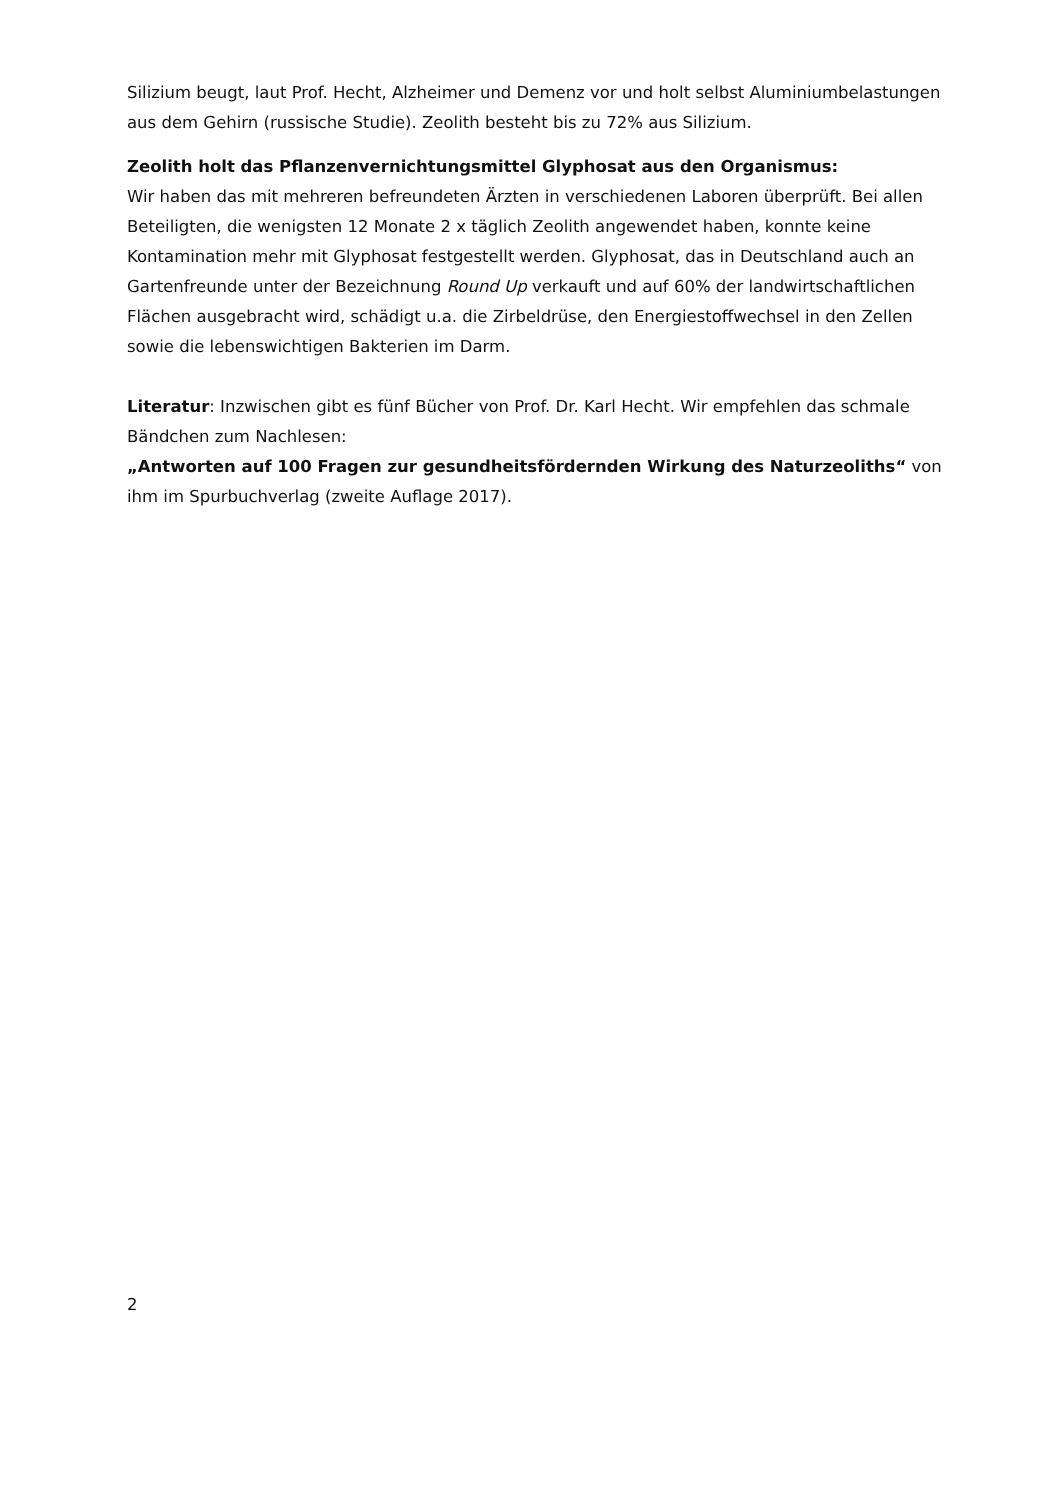Silizium beugt, laut Prof. Hecht, Alzheimer und Demenz vor und holt selbst Aluminiumbelastungen aus dem Gehirn (russische Studie). Zeolith besteht bis zu 72% aus Silizium.
Zeolith holt das Pflanzenvernichtungsmittel Glyphosat aus den Organismus:
Wir haben das mit mehreren befreundeten Ärzten in verschiedenen Laboren überprüft. Bei allen Beteiligten, die wenigsten 12 Monate 2 x täglich Zeolith angewendet haben, konnte keine Kontamination mehr mit Glyphosat festgestellt werden. Glyphosat, das in Deutschland auch an Gartenfreunde unter der Bezeichnung Round Up verkauft und auf 60% der landwirtschaftlichen Flächen ausgebracht wird, schädigt u.a. die Zirbeldrüse, den Energiestoffwechsel in den Zellen sowie die lebenswichtigen Bakterien im Darm.
Literatur: Inzwischen gibt es fünf Bücher von Prof. Dr. Karl Hecht. Wir empfehlen das schmale Bändchen zum Nachlesen:
„Antworten auf 100 Fragen zur gesundheitsfördernden Wirkung des Naturzeoliths“ von ihm im Spurbuchverlag (zweite Auflage 2017).
2